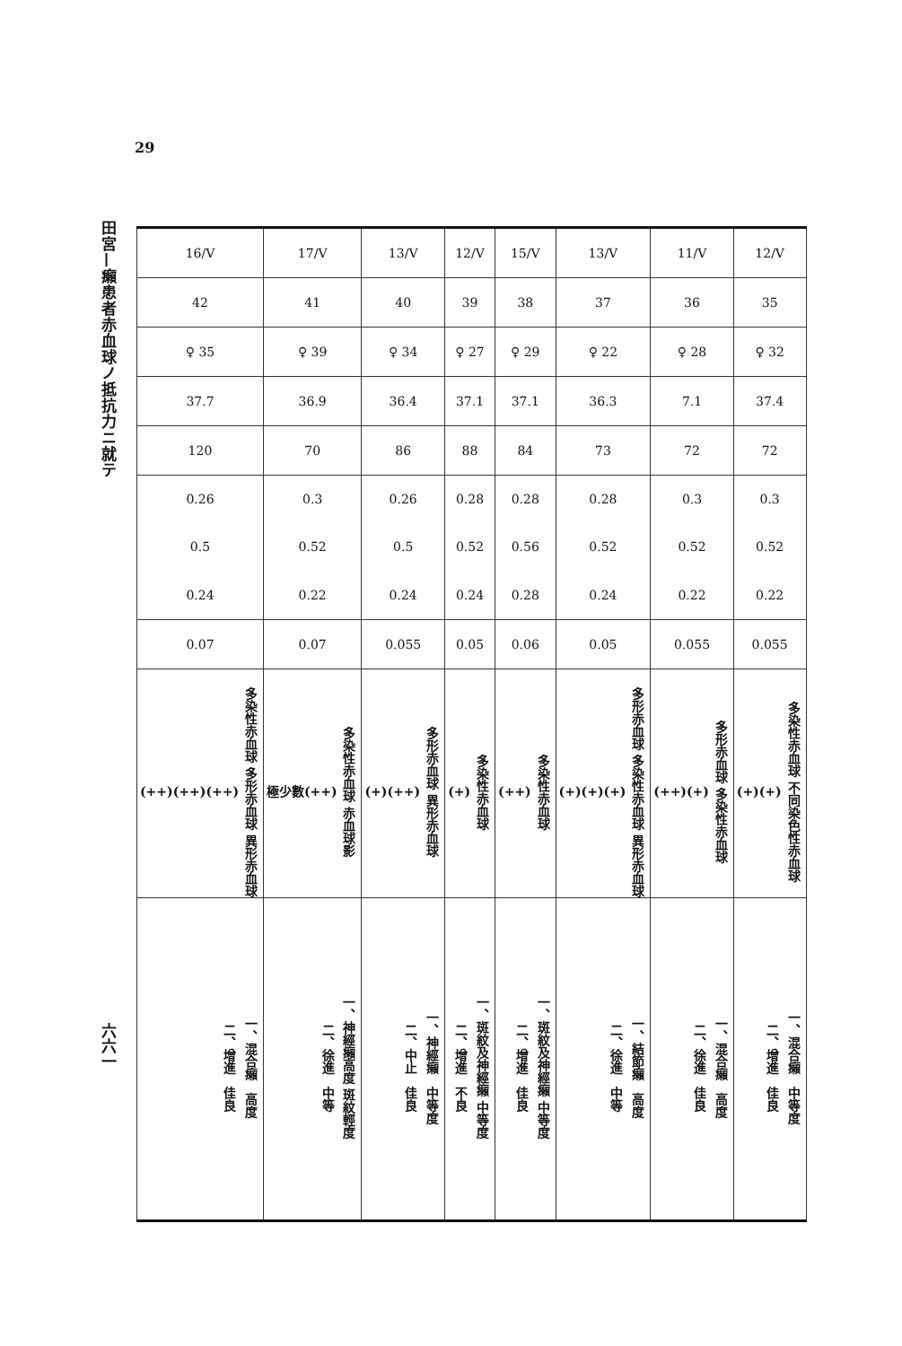29
田宮—癩患者赤血球ノ抵抗力ニ就テ
六六一
| 16/V | 17/V | 13/V | 12/V | 15/V | 13/V | 11/V | 12/V |
| 42 | 41 | 40 | 39 | 38 | 37 | 36 | 35 |
| ♀ 35 | ♀ 39 | ♀ 34 | ♀ 27 | ♀ 29 | ♀ 22 | ♀ 28 | ♀ 32 |
| 37.7 | 36.9 | 36.4 | 37.1 | 37.1 | 36.3 | 7.1 | 37.4 |
| 120 | 70 | 86 | 88 | 84 | 73 | 72 | 72 |
| 0.26 0.5 0.24 | 0.3 0.52 0.22 | 0.26 0.5 0.24 | 0.28 0.52 0.24 | 0.28 0.56 0.28 | 0.28 0.52 0.24 | 0.3 0.52 0.22 | 0.3 0.52 0.22 |
| 0.07 | 0.07 | 0.055 | 0.05 | 0.06 | 0.05 | 0.055 | 0.055 |
| 多染性赤血球 多形赤血球 異形赤血球 (++)(++)(++) | 多染性赤血球 赤血球影 極少數(++) | 多形赤血球 異形赤血球 (+)(++) | 多染性赤血球 (+) | 多染性赤血球 (++) | 多形赤血球 多染性赤血球 異形赤血球 (+)(+)(+) | 多形赤血球 多染性赤血球 (++)(+) | 多染性赤血球 不同染色性赤血球 (+)(+) |
| 一、混合癩 高度 二、增進 佳良 | 一、神經癩高度 斑紋輕度 二、徐進 中等 | 一、神經癩 中等度 二、中止 佳良 | 一、斑紋及神經癩 中等度 二、增進 不良 | 一、斑紋及神經癩 中等度 二、增進 佳良 | 一、結節癩 高度 二、徐進 中等 | 一、混合癩 高度 二、徐進 佳良 | 一、混合癩 中等度 二、增進 佳良 |